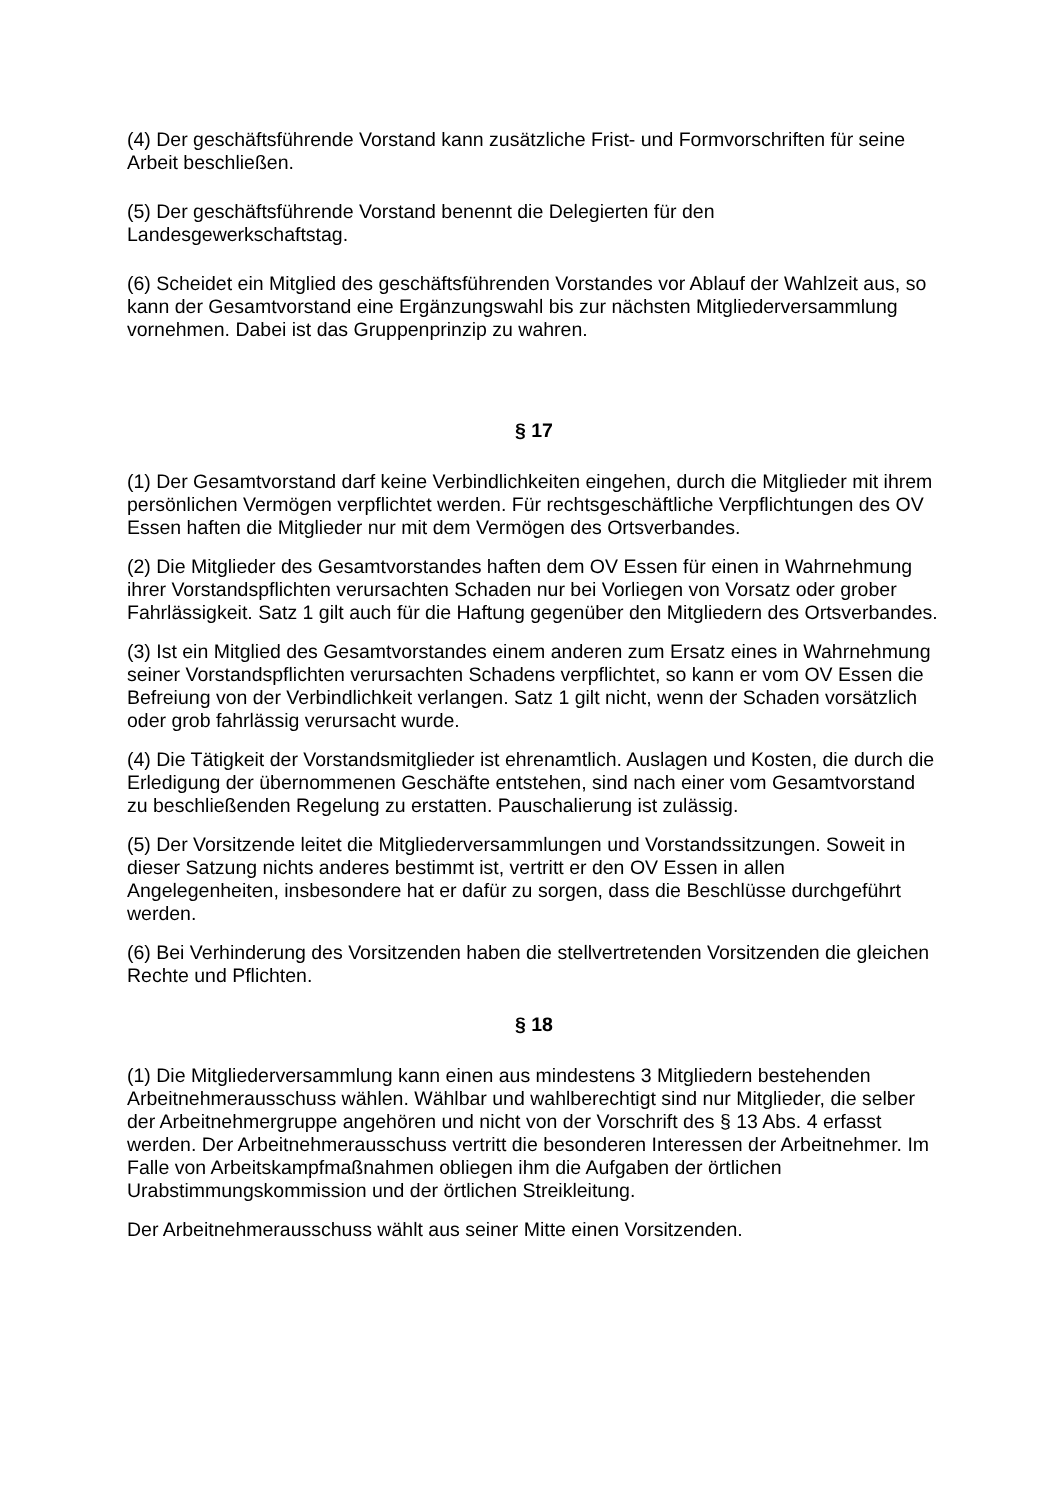(4) Der geschäftsführende Vorstand kann zusätzliche Frist- und Formvorschriften für seine Arbeit beschließen.
(5) Der geschäftsführende Vorstand benennt die Delegierten für den Landesgewerkschaftstag.
(6) Scheidet ein Mitglied des geschäftsführenden Vorstandes vor Ablauf der Wahlzeit aus, so kann der Gesamtvorstand eine Ergänzungswahl bis zur nächsten Mitgliederversammlung vornehmen. Dabei ist das Gruppenprinzip zu wahren.
§ 17
(1) Der Gesamtvorstand darf keine Verbindlichkeiten eingehen, durch die Mitglieder mit ihrem persönlichen Vermögen verpflichtet werden. Für rechtsgeschäftliche Verpflichtungen des OV Essen haften die Mitglieder nur mit dem Vermögen des Ortsverbandes.
(2) Die Mitglieder des Gesamtvorstandes haften dem OV Essen für einen in Wahrnehmung ihrer Vorstandspflichten verursachten Schaden nur bei Vorliegen von Vorsatz oder grober Fahrlässigkeit. Satz 1 gilt auch für die Haftung gegenüber den Mitgliedern des Ortsverbandes.
(3) Ist ein Mitglied des Gesamtvorstandes einem anderen zum Ersatz eines in Wahrnehmung seiner Vorstandspflichten verursachten Schadens verpflichtet, so kann er vom OV Essen die Befreiung von der Verbindlichkeit verlangen. Satz 1 gilt nicht, wenn der Schaden vorsätzlich oder grob fahrlässig verursacht wurde.
(4) Die Tätigkeit der Vorstandsmitglieder ist ehrenamtlich. Auslagen und Kosten, die durch die Erledigung der übernommenen Geschäfte entstehen, sind nach einer vom Gesamtvorstand zu beschließenden Regelung zu erstatten. Pauschalierung ist zulässig.
(5) Der Vorsitzende leitet die Mitgliederversammlungen und Vorstandssitzungen. Soweit in dieser Satzung nichts anderes bestimmt ist, vertritt er den OV Essen in allen Angelegenheiten, insbesondere hat er dafür zu sorgen, dass die Beschlüsse durchgeführt werden.
(6) Bei Verhinderung des Vorsitzenden haben die stellvertretenden Vorsitzenden die gleichen Rechte und Pflichten.
§ 18
(1) Die Mitgliederversammlung kann einen aus mindestens 3 Mitgliedern bestehenden Arbeitnehmerausschuss wählen. Wählbar und wahlberechtigt sind nur Mitglieder, die selber der Arbeitnehmergruppe angehören und nicht von der Vorschrift des § 13 Abs. 4 erfasst werden. Der Arbeitnehmerausschuss vertritt die besonderen Interessen der Arbeitnehmer. Im Falle von Arbeitskampfmaßnahmen obliegen ihm die Aufgaben der örtlichen Urabstimmungskommission und der örtlichen Streikleitung.
Der Arbeitnehmerausschuss wählt aus seiner Mitte einen Vorsitzenden.